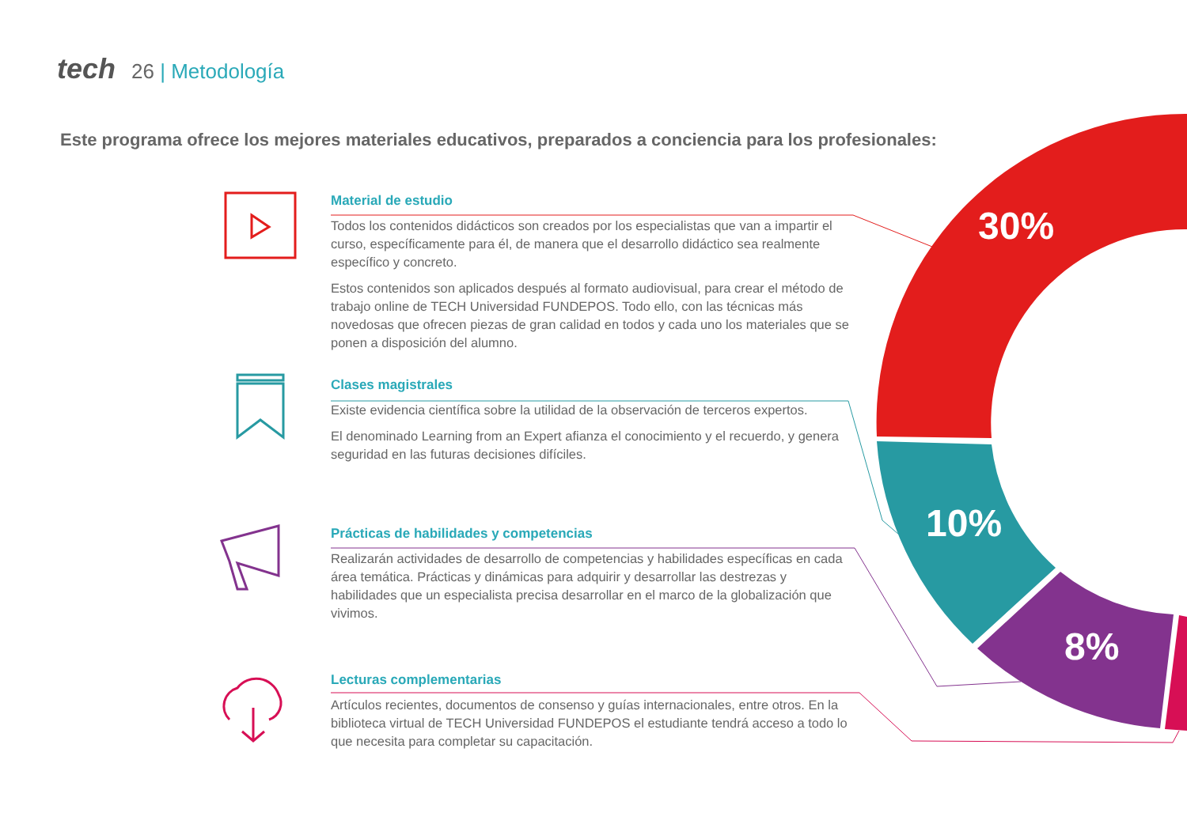tech 26 | Metodología
Este programa ofrece los mejores materiales educativos, preparados a conciencia para los profesionales:
30%
10%
8%
Material de estudio
Todos los contenidos didácticos son creados por los especialistas que van a impartir el curso, específicamente para él, de manera que el desarrollo didáctico sea realmente específico y concreto.
Estos contenidos son aplicados después al formato audiovisual, para crear el método de trabajo online de TECH Universidad FUNDEPOS. Todo ello, con las técnicas más novedosas que ofrecen piezas de gran calidad en todos y cada uno los materiales que se ponen a disposición del alumno.
Clases magistrales
Existe evidencia científica sobre la utilidad de la observación de terceros expertos.
El denominado Learning from an Expert afianza el conocimiento y el recuerdo, y genera seguridad en las futuras decisiones difíciles.
Prácticas de habilidades y competencias
Realizarán actividades de desarrollo de competencias y habilidades específicas en cada área temática. Prácticas y dinámicas para adquirir y desarrollar las destrezas y habilidades que un especialista precisa desarrollar en el marco de la globalización que vivimos.
Lecturas complementarias
Artículos recientes, documentos de consenso y guías internacionales, entre otros. En la biblioteca virtual de TECH Universidad FUNDEPOS el estudiante tendrá acceso a todo lo que necesita para completar su capacitación.